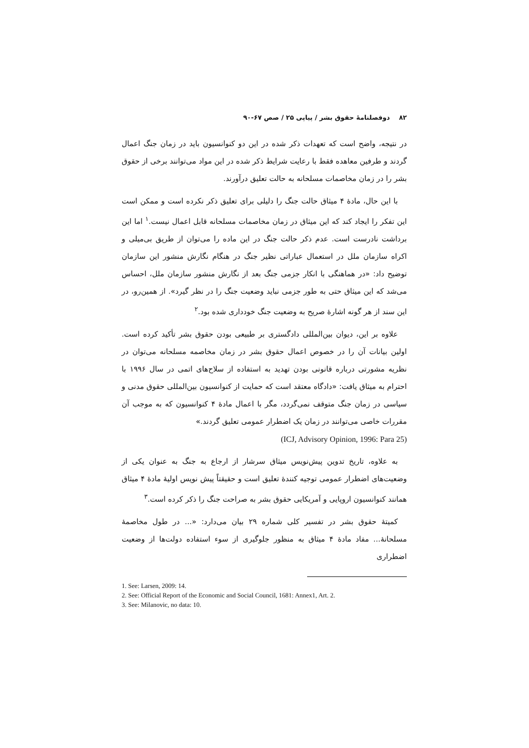۸۲ دوفصلنامهٔ حقوق بشر / پیاپی ۲۵ / صص ۶۷-۹۰
در نتیجه، واضح است که تعهدات ذکر شده در این دو کنوانسیون باید در زمان جنگ اعمال گردند و طرفین معاهده فقط با رعایت شرایط ذکر شده در این مواد می‌توانند برخی از حقوق بشر را در زمان مخاصمات مسلحانه به حالت تعلیق درآورند.
با این حال، مادهٔ ۴ میثاق حالت جنگ را دلیلی برای تعلیق ذکر نکرده است و ممکن است این تفکر را ایجاد کند که این میثاق در زمان مخاصمات مسلحانه قابل اعمال نیست.<sup>۱</sup> اما این برداشت نادرست است. عدم ذکر حالت جنگ در این ماده را می‌توان از طریق بی‌میلی و اکراه سازمان ملل در استعمال عباراتی نظیر جنگ در هنگام نگارش منشور این سازمان توضیح داد: «در هماهنگی با انکار جزمی جنگ بعد از نگارش منشور سازمان ملل، احساس می‌شد که این میثاق حتی به طور جزمی نباید وضعیت جنگ را در نظر گیرد». از همین‌رو، در این سند از هر گونه اشارهٔ صریح به وضعیت جنگ خودداری شده بود.<sup>۲</sup>
علاوه بر این، دیوان بین‌المللی دادگستری بر طبیعی بودن حقوق بشر تأکید کرده است. اولین بیانات آن را در خصوص اعمال حقوق بشر در زمان مخاصمه مسلحانه می‌توان در نظریه مشورتی درباره قانونی بودن تهدید به استفاده از سلاح‌های اتمی در سال ۱۹۹۶ با احترام به میثاق یافت: «دادگاه معتقد است که حمایت از کنوانسیون بین‌المللی حقوق مدنی و سیاسی در زمان جنگ متوقف نمی‌گردد، مگر با اعمال مادهٔ ۴ کنوانسیون که به موجب آن مقررات خاصی می‌توانند در زمان یک اضطرار عمومی تعلیق گردند.»
(ICJ, Advisory Opinion, 1996: Para 25)
به علاوه، تاریخ تدوین پیش‌نویس میثاق سرشار از ارجاع به جنگ به عنوان یکی از وضعیت‌های اضطرار عمومی توجیه کنندهٔ تعلیق است و حقیقتاً پیش نویس اولیهٔ مادهٔ ۴ میثاق همانند کنوانسیون اروپایی و آمریکایی حقوق بشر به صراحت جنگ را ذکر کرده است.<sup>۳</sup>
کمیتهٔ حقوق بشر در تفسیر کلی شماره ۲۹ بیان می‌دارد: «... در طول مخاصمهٔ مسلحانهٔ... مفاد مادهٔ ۴ میثاق به منظور جلوگیری از سوء استفاده دولت‌ها از وضعیت اضطراری
1. See: Larsen, 2009: 14.
2. See: Official Report of the Economic and Social Council, 1681: Annex1, Art. 2.
3. See: Milanovic, no data: 10.